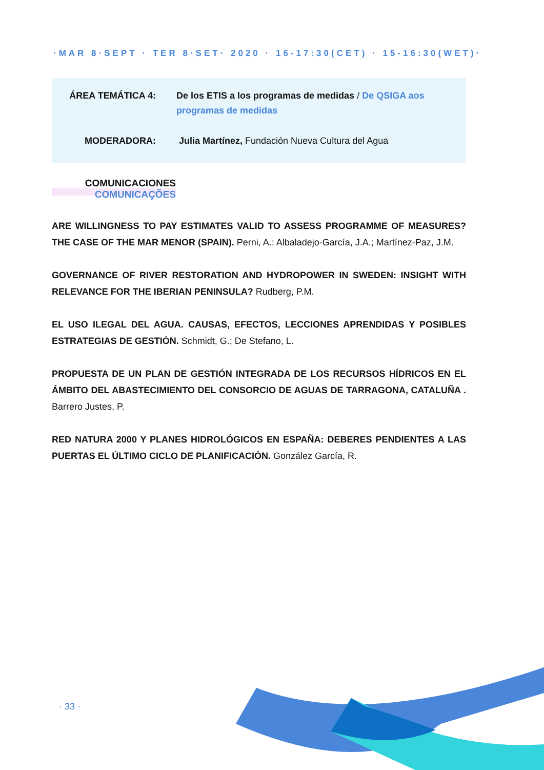·MAR 8·SEPT · TER 8·SET· 2020 · 16-17:30(CET) · 15-16:30(WET)·
ÁREA TEMÁTICA 4: De los ETIS a los programas de medidas / De QSIGA aos programas de medidas
MODERADORA: Julia Martínez, Fundación Nueva Cultura del Agua
COMUNICACIONES
COMUNICAÇÕES
ARE WILLINGNESS TO PAY ESTIMATES VALID TO ASSESS PROGRAMME OF MEASURES? THE CASE OF THE MAR MENOR (SPAIN). Perni, A.: Albaladejo-García, J.A.; Martínez-Paz, J.M.
GOVERNANCE OF RIVER RESTORATION AND HYDROPOWER IN SWEDEN: INSIGHT WITH RELEVANCE FOR THE IBERIAN PENINSULA? Rudberg, P.M.
EL USO ILEGAL DEL AGUA. CAUSAS, EFECTOS, LECCIONES APRENDIDAS Y POSIBLES ESTRATEGIAS DE GESTIÓN. Schmidt, G.; De Stefano, L.
PROPUESTA DE UN PLAN DE GESTIÓN INTEGRADA DE LOS RECURSOS HÍDRICOS EN EL ÁMBITO DEL ABASTECIMIENTO DEL CONSORCIO DE AGUAS DE TARRAGONA, CATALUÑA . Barrero Justes, P.
RED NATURA 2000 Y PLANES HIDROLÓGICOS EN ESPAÑA: DEBERES PENDIENTES A LAS PUERTAS EL ÚLTIMO CICLO DE PLANIFICACIÓN. González García, R.
· 33 ·